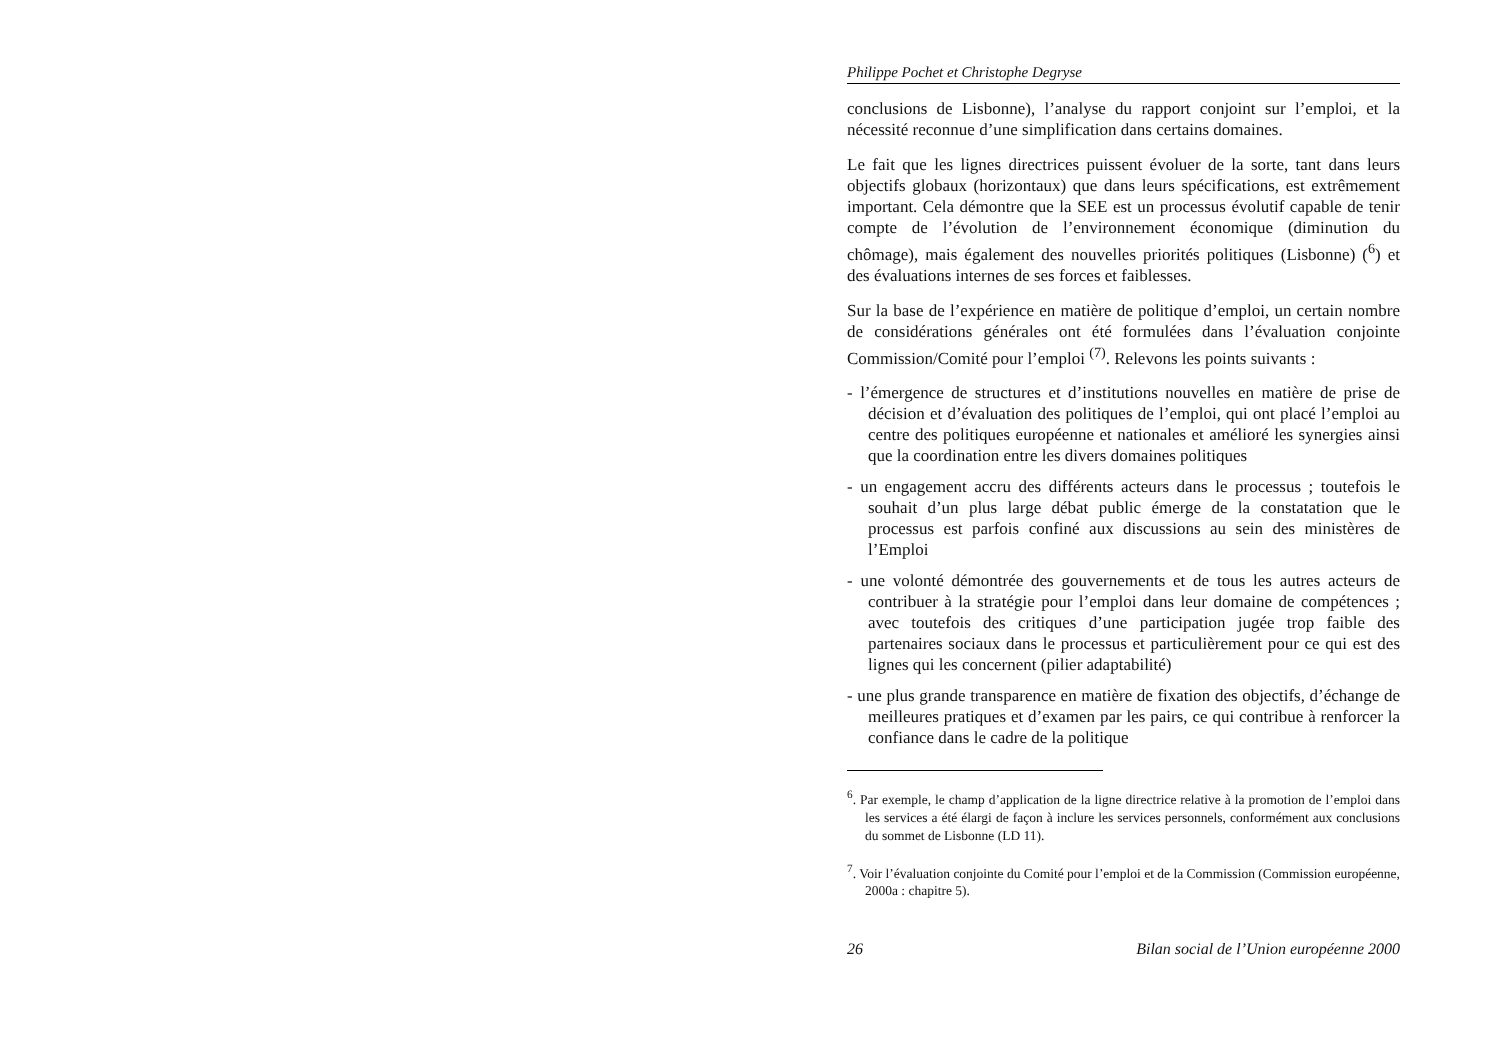Philippe Pochet et Christophe Degryse
conclusions de Lisbonne), l’analyse du rapport conjoint sur l’emploi, et la nécessité reconnue d’une simplification dans certains domaines.
Le fait que les lignes directrices puissent évoluer de la sorte, tant dans leurs objectifs globaux (horizontaux) que dans leurs spécifications, est extrêmement important. Cela démontre que la SEE est un processus évolutif capable de tenir compte de l’évolution de l’environnement économique (diminution du chômage), mais également des nouvelles priorités politiques (Lisbonne) (<sup>6</sup>) et des évaluations internes de ses forces et faiblesses.
Sur la base de l’expérience en matière de politique d’emploi, un certain nombre de considérations générales ont été formulées dans l’évaluation conjointe Commission/Comité pour l’emploi <sup>(7)</sup>. Relevons les points suivants :
- l’émergence de structures et d’institutions nouvelles en matière de prise de décision et d’évaluation des politiques de l’emploi, qui ont placé l’emploi au centre des politiques européenne et nationales et amélioré les synergies ainsi que la coordination entre les divers domaines politiques
- un engagement accru des différents acteurs dans le processus ; toutefois le souhait d’un plus large débat public émerge de la constatation que le processus est parfois confiné aux discussions au sein des ministères de l’Emploi
- une volonté démontrée des gouvernements et de tous les autres acteurs de contribuer à la stratégie pour l’emploi dans leur domaine de compétences ; avec toutefois des critiques d’une participation jugée trop faible des partenaires sociaux dans le processus et particulièrement pour ce qui est des lignes qui les concernent (pilier adaptabilité)
- une plus grande transparence en matière de fixation des objectifs, d’échange de meilleures pratiques et d’examen par les pairs, ce qui contribue à renforcer la confiance dans le cadre de la politique
<sup>6</sup>. Par exemple, le champ d’application de la ligne directrice relative à la promotion de l’emploi dans les services a été élargi de façon à inclure les services personnels, conformément aux conclusions du sommet de Lisbonne (LD 11).
<sup>7</sup>. Voir l’évaluation conjointe du Comité pour l’emploi et de la Commission (Commission européenne, 2000a : chapitre 5).
26 Bilan social de l’Union européenne 2000